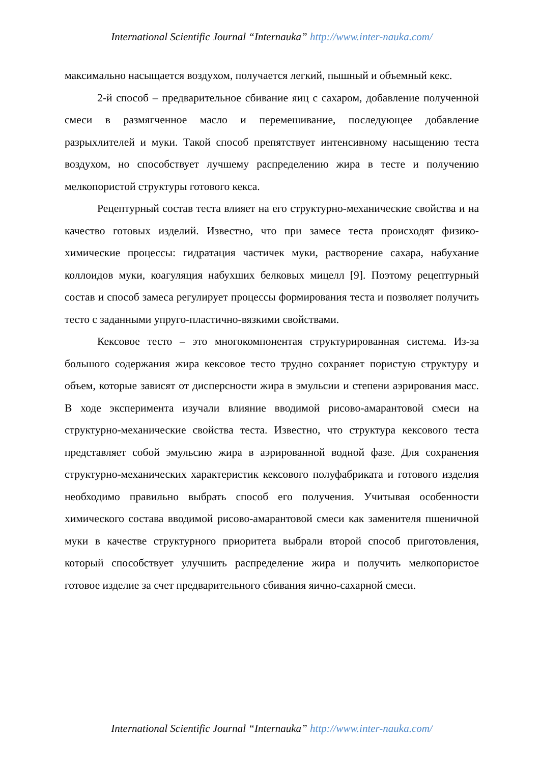International Scientific Journal “Internauka” http://www.inter-nauka.com/
максимально насыщается воздухом, получается легкий, пышный и объемный кекс.
2-й способ – предварительное сбивание яиц с сахаром, добавление полученной смеси в размягченное масло и перемешивание, последующее добавление разрыхлителей и муки. Такой способ препятствует интенсивному насыщению теста воздухом, но способствует лучшему распределению жира в тесте и получению мелкопористой структуры готового кекса.
Рецептурный состав теста влияет на его структурно-механические свойства и на качество готовых изделий. Известно, что при замесе теста происходят физико-химические процессы: гидратация частичек муки, растворение сахара, набухание коллоидов муки, коагуляция набухших белковых мицелл [9]. Поэтому рецептурный состав и способ замеса регулирует процессы формирования теста и позволяет получить тесто с заданными упруго-пластично-вязкими свойствами.
Кексовое тесто – это многокомпонентая структурированная система. Из-за большого содержания жира кексовое тесто трудно сохраняет пористую структуру и объем, которые зависят от дисперсности жира в эмульсии и степени аэрирования масс. В ходе эксперимента изучали влияние вводимой рисово-амарантовой смеси на структурно-механические свойства теста. Известно, что структура кексового теста представляет собой эмульсию жира в аэрированной водной фазе. Для сохранения структурно-механических характеристик кексового полуфабриката и готового изделия необходимо правильно выбрать способ его получения. Учитывая особенности химического состава вводимой рисово-амарантовой смеси как заменителя пшеничной муки в качестве структурного приоритета выбрали второй способ приготовления, который способствует улучшить распределение жира и получить мелкопористое готовое изделие за счет предварительного сбивания яично-сахарной смеси.
International Scientific Journal “Internauka” http://www.inter-nauka.com/